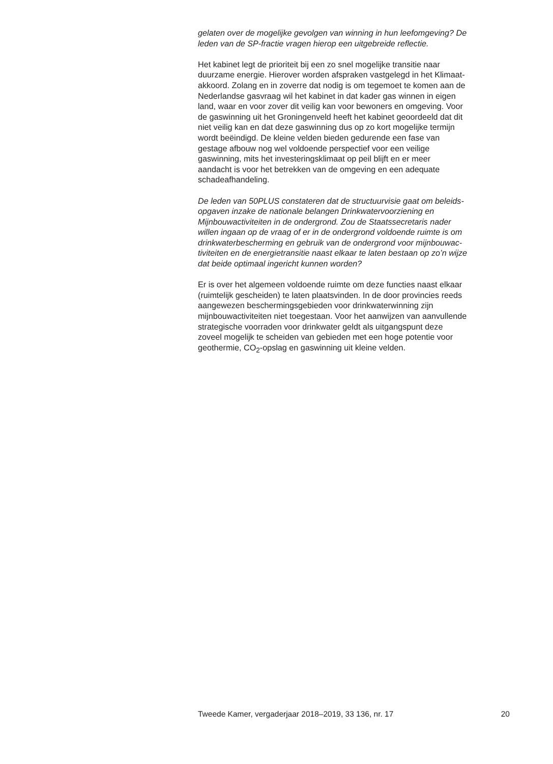gelaten over de mogelijke gevolgen van winning in hun leefomgeving? De leden van de SP-fractie vragen hierop een uitgebreide reflectie.
Het kabinet legt de prioriteit bij een zo snel mogelijke transitie naar duurzame energie. Hierover worden afspraken vastgelegd in het Klimaat- akkoord. Zolang en in zoverre dat nodig is om tegemoet te komen aan de Nederlandse gasvraag wil het kabinet in dat kader gas winnen in eigen land, waar en voor zover dit veilig kan voor bewoners en omgeving. Voor de gaswinning uit het Groningenveld heeft het kabinet geoordeeld dat dit niet veilig kan en dat deze gaswinning dus op zo kort mogelijke termijn wordt beëindigd. De kleine velden bieden gedurende een fase van gestage afbouw nog wel voldoende perspectief voor een veilige gaswinning, mits het investeringsklimaat op peil blijft en er meer aandacht is voor het betrekken van de omgeving en een adequate schadeafhandeling.
De leden van 50PLUS constateren dat de structuurvisie gaat om beleids- opgaven inzake de nationale belangen Drinkwatervoorziening en Mijnbouwactiviteiten in de ondergrond. Zou de Staatssecretaris nader willen ingaan op de vraag of er in de ondergrond voldoende ruimte is om drinkwaterbescherming en gebruik van de ondergrond voor mijnbouwac- tiviteiten en de energietransitie naast elkaar te laten bestaan op zo’n wijze dat beide optimaal ingericht kunnen worden?
Er is over het algemeen voldoende ruimte om deze functies naast elkaar (ruimtelijk gescheiden) te laten plaatsvinden. In de door provincies reeds aangewezen beschermingsgebieden voor drinkwaterwinning zijn mijnbouwactiviteiten niet toegestaan. Voor het aanwijzen van aanvullende strategische voorraden voor drinkwater geldt als uitgangspunt deze zoveel mogelijk te scheiden van gebieden met een hoge potentie voor geothermie, CO<sub>2</sub>-opslag en gaswinning uit kleine velden.
Tweede Kamer, vergaderjaar 2018–2019, 33 136, nr. 17 20